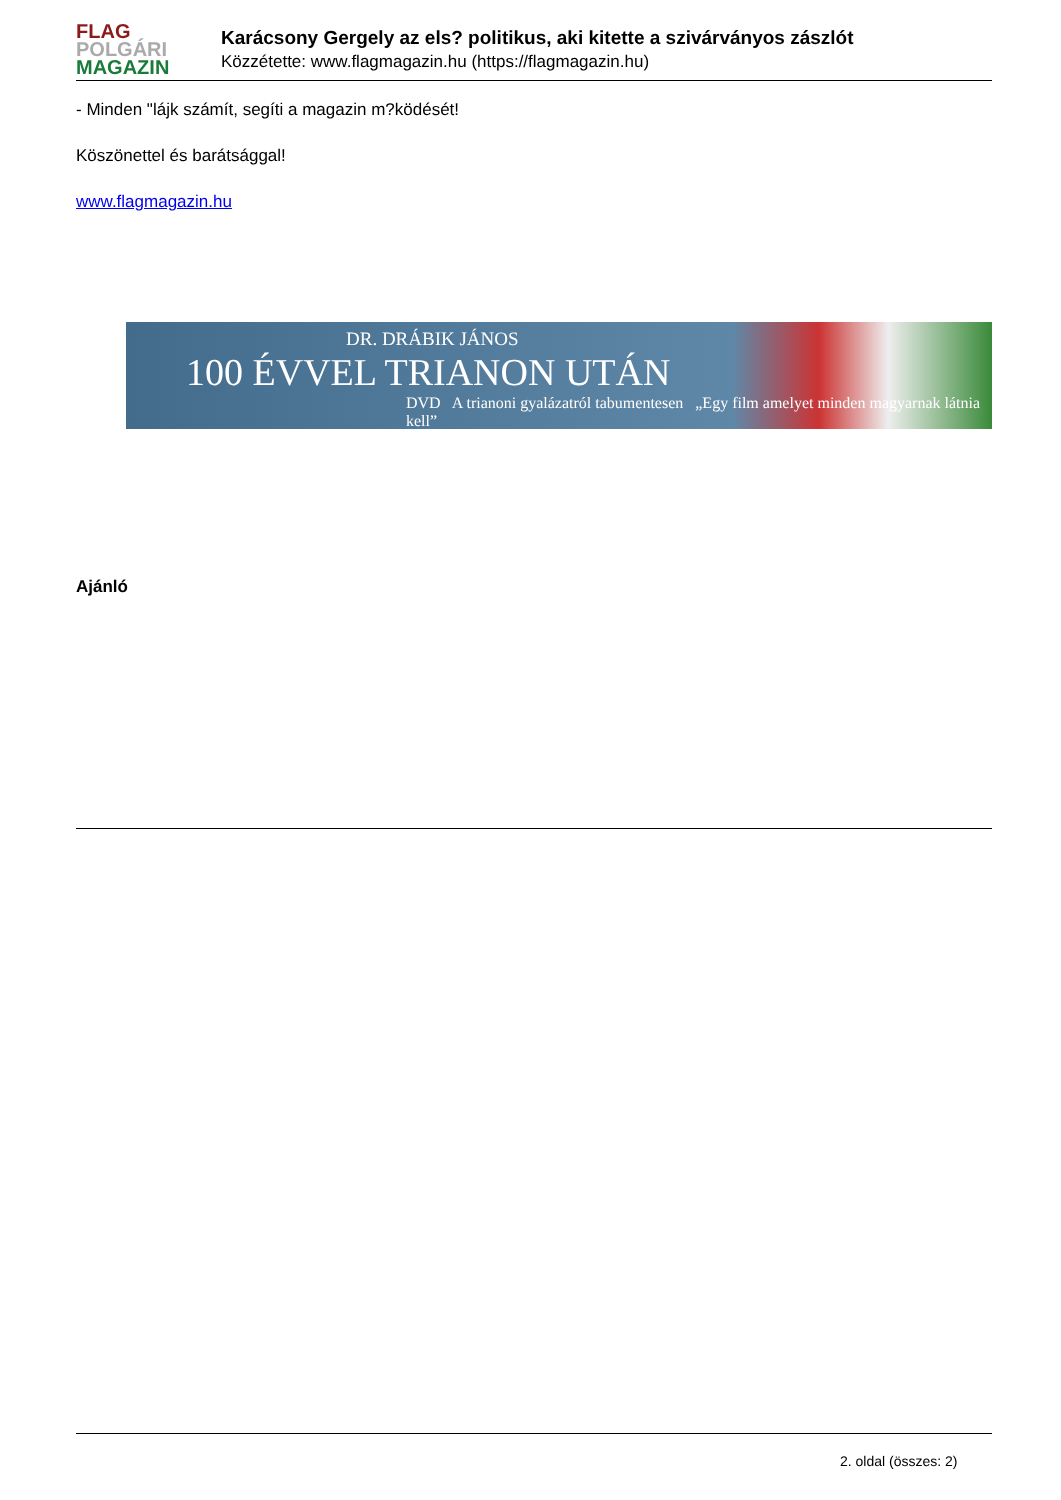FLAG
POLGÁRI
MAGAZIN
Karácsony Gergely az els? politikus, aki kitette a szivárványos zászlót
Közzétette: www.flagmagazin.hu (https://flagmagazin.hu)
- Minden "lájk számít, segíti a magazin m?ködését!
Köszönettel és barátsággal!
www.flagmagazin.hu
DR. DRÁBIK JÁNOS
100 ÉVVEL TRIANON UTÁN
DVD A trianoni gyalázatról tabumentesen „Egy film amelyet minden magyarnak látnia kell”
Ajánló
2. oldal (összes: 2)